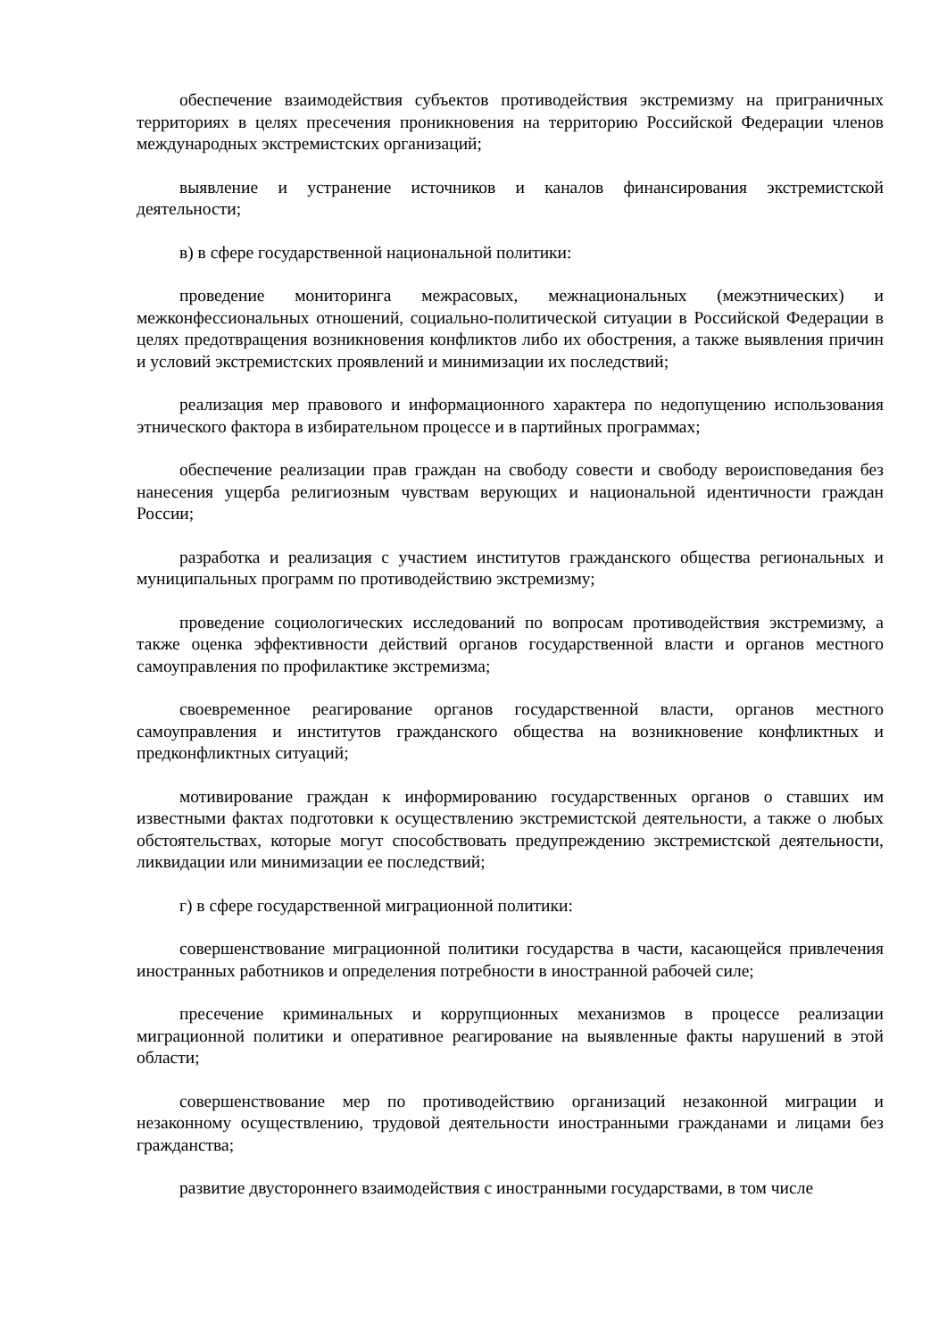обеспечение взаимодействия субъектов противодействия экстремизму на приграничных территориях в целях пресечения проникновения на территорию Российской Федерации членов международных экстремистских организаций;
выявление и устранение источников и каналов финансирования экстремистской деятельности;
в) в сфере государственной национальной политики:
проведение мониторинга межрасовых, межнациональных (межэтнических) и межконфессиональных отношений, социально-политической ситуации в Российской Федерации в целях предотвращения возникновения конфликтов либо их обострения, а также выявления причин и условий экстремистских проявлений и минимизации их последствий;
реализация мер правового и информационного характера по недопущению использования этнического фактора в избирательном процессе и в партийных программах;
обеспечение реализации прав граждан на свободу совести и свободу вероисповедания без нанесения ущерба религиозным чувствам верующих и национальной идентичности граждан России;
разработка и реализация с участием институтов гражданского общества региональных и муниципальных программ по противодействию экстремизму;
проведение социологических исследований по вопросам противодействия экстремизму, а также оценка эффективности действий органов государственной власти и органов местного самоуправления по профилактике экстремизма;
своевременное реагирование органов государственной власти, органов местного самоуправления и институтов гражданского общества на возникновение конфликтных и предконфликтных ситуаций;
мотивирование граждан к информированию государственных органов о ставших им известными фактах подготовки к осуществлению экстремистской деятельности, а также о любых обстоятельствах, которые могут способствовать предупреждению экстремистской деятельности, ликвидации или минимизации ее последствий;
г) в сфере государственной миграционной политики:
совершенствование миграционной политики государства в части, касающейся привлечения иностранных работников и определения потребности в иностранной рабочей силе;
пресечение криминальных и коррупционных механизмов в процессе реализации миграционной политики и оперативное реагирование на выявленные факты нарушений в этой области;
совершенствование мер по противодействию организаций незаконной миграции и незаконному осуществлению, трудовой деятельности иностранными гражданами и лицами без гражданства;
развитие двустороннего взаимодействия с иностранными государствами, в том числе